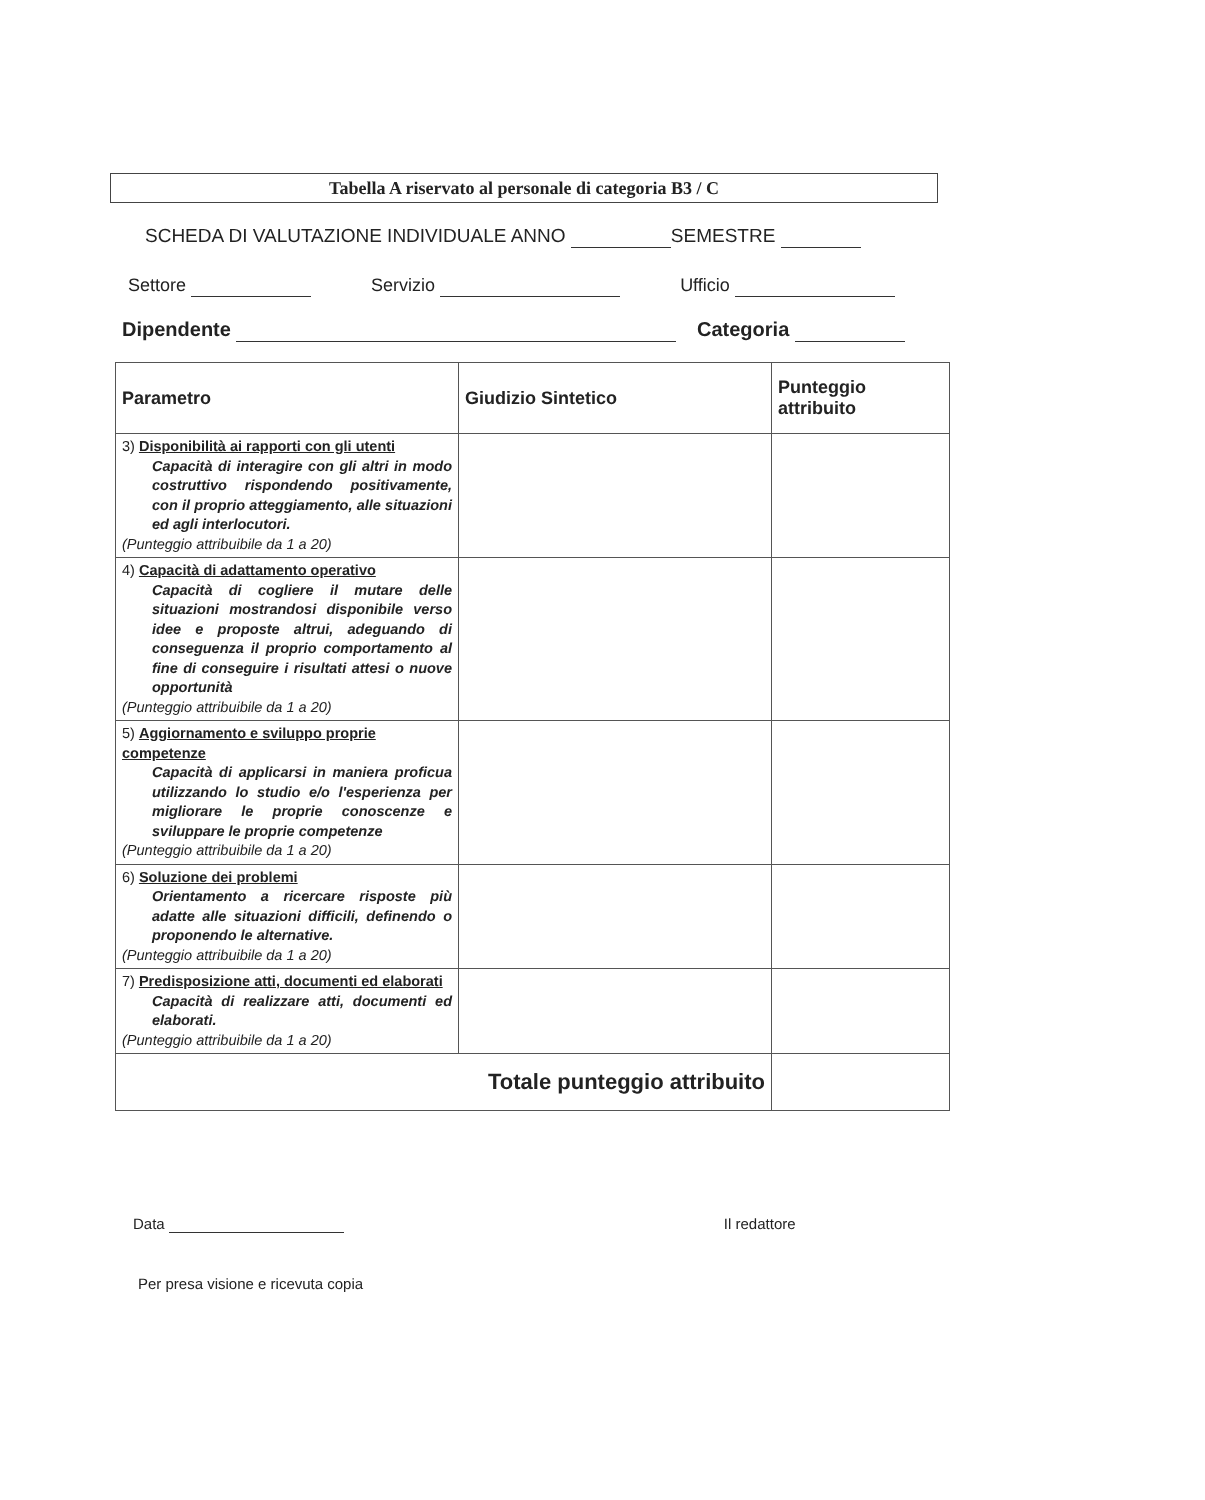Tabella A riservato al personale di categoria B3 / C
SCHEDA DI VALUTAZIONE INDIVIDUALE ANNO SEMESTRE
Settore Servizio Ufficio
Dipendente Categoria
| Parametro | Giudizio Sintetico | Punteggio attribuito |
| --- | --- | --- |
| 3) Disponibilità ai rapporti con gli utenti Capacità di interagire con gli altri in modo costruttivo rispondendo positivamente, con il proprio atteggiamento, alle situazioni ed agli interlocutori. (Punteggio attribuibile da 1 a 20) | | |
| 4) Capacità di adattamento operativo Capacità di cogliere il mutare delle situazioni mostrandosi disponibile verso idee e proposte altrui, adeguando di conseguenza il proprio comportamento al fine di conseguire i risultati attesi o nuove opportunità (Punteggio attribuibile da 1 a 20) | | |
| 5) Aggiornamento e sviluppo proprie competenze Capacità di applicarsi in maniera proficua utilizzando lo studio e/o l'esperienza per migliorare le proprie conoscenze e sviluppare le proprie competenze (Punteggio attribuibile da 1 a 20) | | |
| 6) Soluzione dei problemi Orientamento a ricercare risposte più adatte alle situazioni difficili, definendo o proponendo le alternative. (Punteggio attribuibile da 1 a 20) | | |
| 7) Predisposizione atti, documenti ed elaborati Capacità di realizzare atti, documenti ed elaborati. (Punteggio attribuibile da 1 a 20) | | |
| Totale punteggio attribuito | | |
Data Il redattore
Per presa visione e ricevuta copia